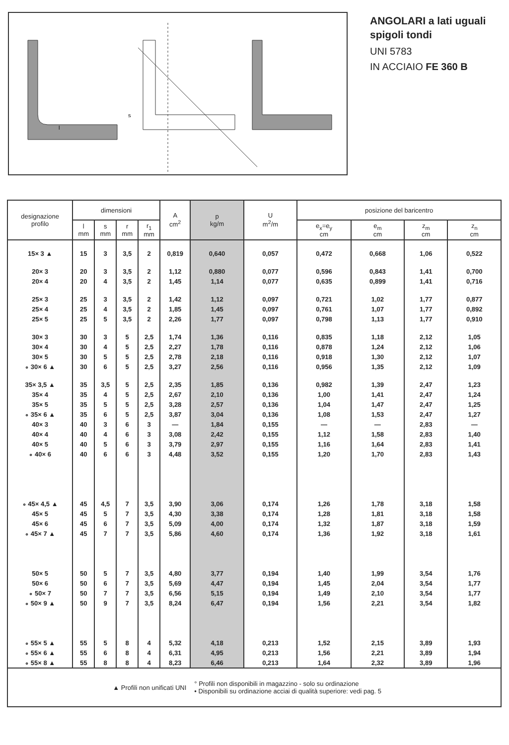l
s
ANGOLARI a lati uguali
spigoli tondi
UNI 5783
IN ACCIAIO FE 360 B
| designazione profilo | dimensioni | | | | A cm<sup>2</sup> | p kg/m | U m<sup>2</sup>/m | posizione del baricentro | | | |
| --- | --- | --- | --- | --- | --- | --- | --- | --- | --- | --- | --- |
| | l mm | s mm | r mm | r<sub>1</sub> mm | | | | e<sub>x</sub>=e<sub>y</sub> cm | e<sub>m</sub> cm | z<sub>m</sub> cm | z<sub>n</sub> cm |
| 15× 3 ▲ | 15 | 3 | 3,5 | 2 | 0,819 | 0,640 | 0,057 | 0,472 | 0,668 | 1,06 | 0,522 |
| 20× 3 | 20 | 3 | 3,5 | 2 | 1,12 | 0,880 | 0,077 | 0,596 | 0,843 | 1,41 | 0,700 |
| 20× 4 | 20 | 4 | 3,5 | 2 | 1,45 | 1,14 | 0,077 | 0,635 | 0,899 | 1,41 | 0,716 |
| 25× 3 | 25 | 3 | 3,5 | 2 | 1,42 | 1,12 | 0,097 | 0,721 | 1,02 | 1,77 | 0,877 |
| 25× 4 | 25 | 4 | 3,5 | 2 | 1,85 | 1,45 | 0,097 | 0,761 | 1,07 | 1,77 | 0,892 |
| 25× 5 | 25 | 5 | 3,5 | 2 | 2,26 | 1,77 | 0,097 | 0,798 | 1,13 | 1,77 | 0,910 |
| 30× 3 | 30 | 3 | 5 | 2,5 | 1,74 | 1,36 | 0,116 | 0,835 | 1,18 | 2,12 | 1,05 |
| 30× 4 | 30 | 4 | 5 | 2,5 | 2,27 | 1,78 | 0,116 | 0,878 | 1,24 | 2,12 | 1,06 |
| 30× 5 | 30 | 5 | 5 | 2,5 | 2,78 | 2,18 | 0,116 | 0,918 | 1,30 | 2,12 | 1,07 |
| ∘ 30× 6 ▲ | 30 | 6 | 5 | 2,5 | 3,27 | 2,56 | 0,116 | 0,956 | 1,35 | 2,12 | 1,09 |
| 35× 3,5 ▲ | 35 | 3,5 | 5 | 2,5 | 2,35 | 1,85 | 0,136 | 0,982 | 1,39 | 2,47 | 1,23 |
| 35× 4 | 35 | 4 | 5 | 2,5 | 2,67 | 2,10 | 0,136 | 1,00 | 1,41 | 2,47 | 1,24 |
| 35× 5 | 35 | 5 | 5 | 2,5 | 3,28 | 2,57 | 0,136 | 1,04 | 1,47 | 2,47 | 1,25 |
| ∘ 35× 6 ▲ | 35 | 6 | 5 | 2,5 | 3,87 | 3,04 | 0,136 | 1,08 | 1,53 | 2,47 | 1,27 |
| 40× 3 | 40 | 3 | 6 | 3 | — | 1,84 | 0,155 | — | — | 2,83 | — |
| 40× 4 | 40 | 4 | 6 | 3 | 3,08 | 2,42 | 0,155 | 1,12 | 1,58 | 2,83 | 1,40 |
| 40× 5 | 40 | 5 | 6 | 3 | 3,79 | 2,97 | 0,155 | 1,16 | 1,64 | 2,83 | 1,41 |
| ∘ 40× 6 | 40 | 6 | 6 | 3 | 4,48 | 3,52 | 0,155 | 1,20 | 1,70 | 2,83 | 1,43 |
| ∘ 45× 4,5 ▲ | 45 | 4,5 | 7 | 3,5 | 3,90 | 3,06 | 0,174 | 1,26 | 1,78 | 3,18 | 1,58 |
| 45× 5 | 45 | 5 | 7 | 3,5 | 4,30 | 3,38 | 0,174 | 1,28 | 1,81 | 3,18 | 1,58 |
| 45× 6 | 45 | 6 | 7 | 3,5 | 5,09 | 4,00 | 0,174 | 1,32 | 1,87 | 3,18 | 1,59 |
| ∘ 45× 7 ▲ | 45 | 7 | 7 | 3,5 | 5,86 | 4,60 | 0,174 | 1,36 | 1,92 | 3,18 | 1,61 |
| 50× 5 | 50 | 5 | 7 | 3,5 | 4,80 | 3,77 | 0,194 | 1,40 | 1,99 | 3,54 | 1,76 |
| 50× 6 | 50 | 6 | 7 | 3,5 | 5,69 | 4,47 | 0,194 | 1,45 | 2,04 | 3,54 | 1,77 |
| ∘ 50× 7 | 50 | 7 | 7 | 3,5 | 6,56 | 5,15 | 0,194 | 1,49 | 2,10 | 3,54 | 1,77 |
| ∘ 50× 9 ▲ | 50 | 9 | 7 | 3,5 | 8,24 | 6,47 | 0,194 | 1,56 | 2,21 | 3,54 | 1,82 |
| ∘ 55× 5 ▲ | 55 | 5 | 8 | 4 | 5,32 | 4,18 | 0,213 | 1,52 | 2,15 | 3,89 | 1,93 |
| ∘ 55× 6 ▲ | 55 | 6 | 8 | 4 | 6,31 | 4,95 | 0,213 | 1,56 | 2,21 | 3,89 | 1,94 |
| ∘ 55× 8 ▲ | 55 | 8 | 8 | 4 | 8,23 | 6,46 | 0,213 | 1,64 | 2,32 | 3,89 | 1,96 |
| ▲ Profili non unificati UNI | | | | | | ° Profili non disponibili in magazzino - solo su ordinazione • Disponibili su ordinazione acciai di qualità superiore: vedi pag. 5 | | | | | |